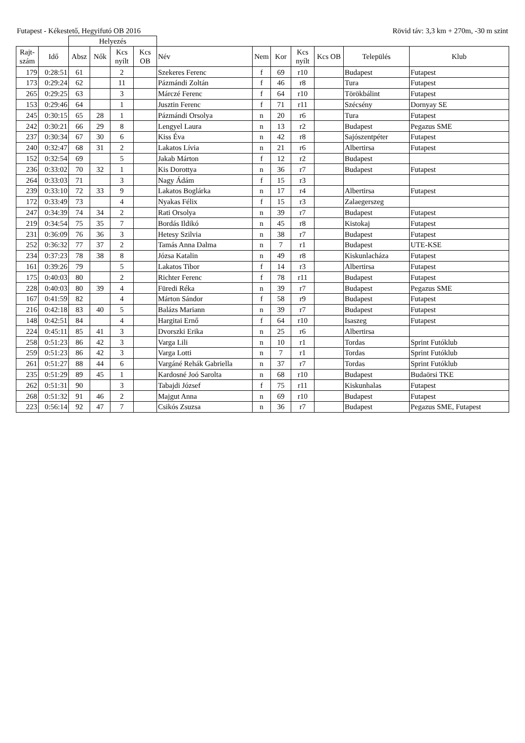Futapest - Kékestető, Hegyifutó OB 2016 Rövid táv: 3,3 km + 270m, -30 m szint
| | | Helyezés | | | | | | | | | | |
| Rajt-szám | Idő | Absz | Nők | Kcs nyílt | Kcs OB | Név | Nem | Kor | Kcs nyílt | Kcs OB | Település | Klub |
| 179 | 0:28:51 | 61 | | 2 | | Szekeres Ferenc | f | 69 | r10 | | Budapest | Futapest |
| 173 | 0:29:24 | 62 | | 11 | | Pázmándi Zoltán | f | 46 | r8 | | Tura | Futapest |
| 265 | 0:29:25 | 63 | | 3 | | Márczé Ferenc | f | 64 | r10 | | Törökbálint | Futapest |
| 153 | 0:29:46 | 64 | | 1 | | Jusztin Ferenc | f | 71 | r11 | | Szécsény | Dornyay SE |
| 245 | 0:30:15 | 65 | 28 | 1 | | Pázmándi Orsolya | n | 20 | r6 | | Tura | Futapest |
| 242 | 0:30:21 | 66 | 29 | 8 | | Lengyel Laura | n | 13 | r2 | | Budapest | Pegazus SME |
| 237 | 0:30:34 | 67 | 30 | 6 | | Kiss Éva | n | 42 | r8 | | Sajószentpéter | Futapest |
| 240 | 0:32:47 | 68 | 31 | 2 | | Lakatos Lívia | n | 21 | r6 | | Albertirsa | Futapest |
| 152 | 0:32:54 | 69 | | 5 | | Jakab Márton | f | 12 | r2 | | Budapest | |
| 236 | 0:33:02 | 70 | 32 | 1 | | Kis Dorottya | n | 36 | r7 | | Budapest | Futapest |
| 264 | 0:33:03 | 71 | | 3 | | Nagy Ádám | f | 15 | r3 | | | |
| 239 | 0:33:10 | 72 | 33 | 9 | | Lakatos Boglárka | n | 17 | r4 | | Albertirsa | Futapest |
| 172 | 0:33:49 | 73 | | 4 | | Nyakas Félix | f | 15 | r3 | | Zalaegerszeg | |
| 247 | 0:34:39 | 74 | 34 | 2 | | Rati Orsolya | n | 39 | r7 | | Budapest | Futapest |
| 219 | 0:34:54 | 75 | 35 | 7 | | Bordás Ildikó | n | 45 | r8 | | Kistokaj | Futapest |
| 231 | 0:36:09 | 76 | 36 | 3 | | Hetesy Szilvia | n | 38 | r7 | | Budapest | Futapest |
| 252 | 0:36:32 | 77 | 37 | 2 | | Tamás Anna Dalma | n | 7 | r1 | | Budapest | UTE-KSE |
| 234 | 0:37:23 | 78 | 38 | 8 | | Józsa Katalin | n | 49 | r8 | | Kiskunlacháza | Futapest |
| 161 | 0:39:26 | 79 | | 5 | | Lakatos Tibor | f | 14 | r3 | | Albertirsa | Futapest |
| 175 | 0:40:03 | 80 | | 2 | | Richter Ferenc | f | 78 | r11 | | Budapest | Futapest |
| 228 | 0:40:03 | 80 | 39 | 4 | | Füredi Réka | n | 39 | r7 | | Budapest | Pegazus SME |
| 167 | 0:41:59 | 82 | | 4 | | Márton Sándor | f | 58 | r9 | | Budapest | Futapest |
| 216 | 0:42:18 | 83 | 40 | 5 | | Balázs Mariann | n | 39 | r7 | | Budapest | Futapest |
| 148 | 0:42:51 | 84 | | 4 | | Hargitai Ernő | f | 64 | r10 | | Isaszeg | Futapest |
| 224 | 0:45:11 | 85 | 41 | 3 | | Dvorszki Erika | n | 25 | r6 | | Albertirsa | |
| 258 | 0:51:23 | 86 | 42 | 3 | | Varga Lili | n | 10 | r1 | | Tordas | Sprint Futóklub |
| 259 | 0:51:23 | 86 | 42 | 3 | | Varga Lotti | n | 7 | r1 | | Tordas | Sprint Futóklub |
| 261 | 0:51:27 | 88 | 44 | 6 | | Vargáné Rehák Gabriella | n | 37 | r7 | | Tordas | Sprint Futóklub |
| 235 | 0:51:29 | 89 | 45 | 1 | | Kardosné Joó Sarolta | n | 68 | r10 | | Budapest | Budaörsi TKE |
| 262 | 0:51:31 | 90 | | 3 | | Tabajdi József | f | 75 | r11 | | Kiskunhalas | Futapest |
| 268 | 0:51:32 | 91 | 46 | 2 | | Majgut Anna | n | 69 | r10 | | Budapest | Futapest |
| 223 | 0:56:14 | 92 | 47 | 7 | | Csikós Zsuzsa | n | 36 | r7 | | Budapest | Pegazus SME, Futapest |